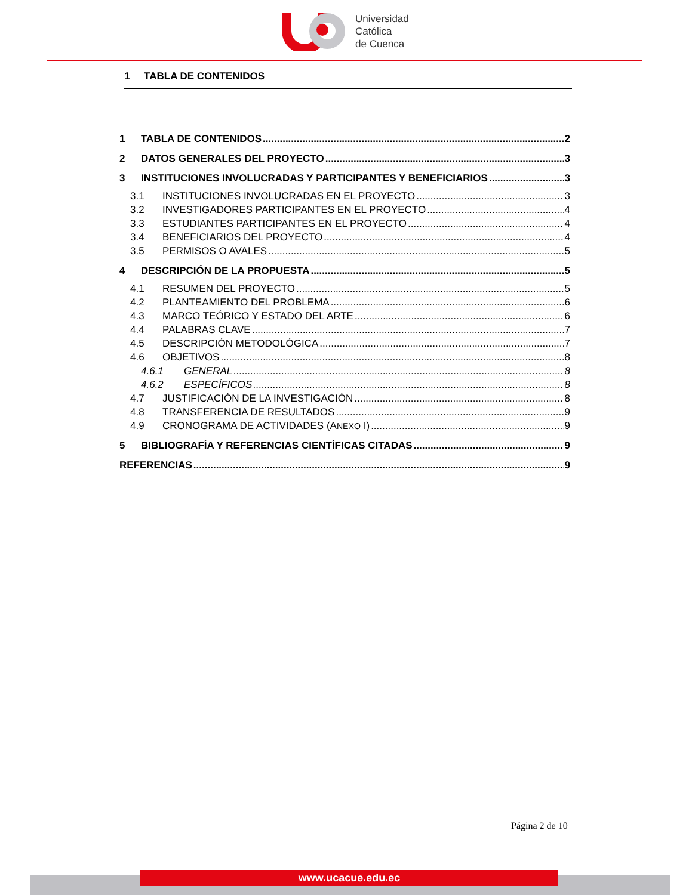Universidad
Católica
de Cuenca
1 TABLA DE CONTENIDOS
1 TABLA DE CONTENIDOS 2
2 DATOS GENERALES DEL PROYECTO 3
3 INSTITUCIONES INVOLUCRADAS Y PARTICIPANTES Y BENEFICIARIOS 3
3.1 INSTITUCIONES INVOLUCRADAS EN EL PROYECTO 3
3.2 INVESTIGADORES PARTICIPANTES EN EL PROYECTO 4
3.3 ESTUDIANTES PARTICIPANTES EN EL PROYECTO 4
3.4 BENEFICIARIOS DEL PROYECTO 4
3.5 PERMISOS O AVALES 5
4 DESCRIPCIÓN DE LA PROPUESTA 5
4.1 RESUMEN DEL PROYECTO 5
4.2 PLANTEAMIENTO DEL PROBLEMA 6
4.3 MARCO TEÓRICO Y ESTADO DEL ARTE 6
4.4 PALABRAS CLAVE 7
4.5 DESCRIPCIÓN METODOLÓGICA 7
4.6 OBJETIVOS 8
4.6.1 GENERAL 8
4.6.2 ESPECÍFICOS 8
4.7 JUSTIFICACIÓN DE LA INVESTIGACIÓN 8
4.8 TRANSFERENCIA DE RESULTADOS 9
4.9 CRONOGRAMA DE ACTIVIDADES (ANEXO I) 9
5 BIBLIOGRAFÍA Y REFERENCIAS CIENTÍFICAS CITADAS 9
REFERENCIAS 9
Página 2 de 10
www.ucacue.edu.ec